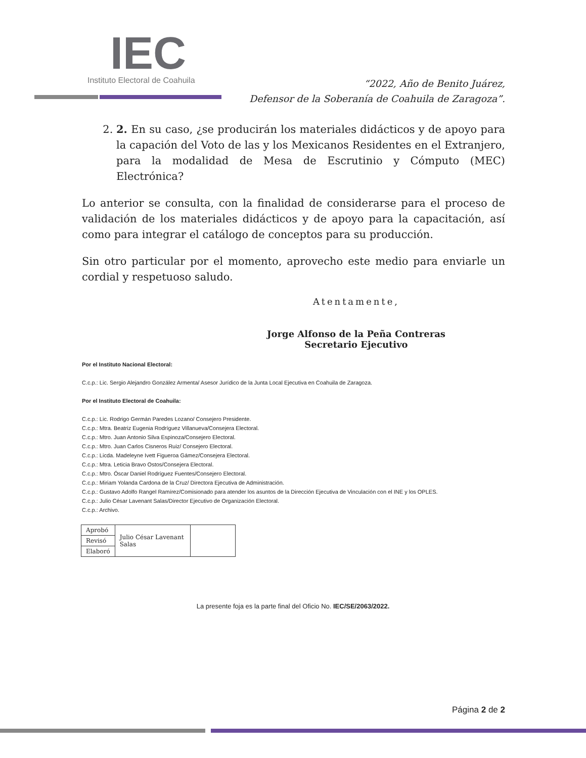IEC
Instituto Electoral de Coahuila
“2022, Año de Benito Juárez,
Defensor de la Soberanía de Coahuila de Zaragoza”.
2. 2. En su caso, ¿se producirán los materiales didácticos y de apoyo para la capación del Voto de las y los Mexicanos Residentes en el Extranjero, para la modalidad de Mesa de Escrutinio y Cómputo (MEC) Electrónica?
Lo anterior se consulta, con la finalidad de considerarse para el proceso de validación de los materiales didácticos y de apoyo para la capacitación, así como para integrar el catálogo de conceptos para su producción.
Sin otro particular por el momento, aprovecho este medio para enviarle un cordial y respetuoso saludo.
Atentamente,
Jorge Alfonso de la Peña Contreras
Secretario Ejecutivo
Por el Instituto Nacional Electoral:
C.c.p.: Lic. Sergio Alejandro González Armenta/ Asesor Jurídico de la Junta Local Ejecutiva en Coahuila de Zaragoza.
Por el Instituto Electoral de Coahuila:
C.c.p.: Lic. Rodrigo Germán Paredes Lozano/ Consejero Presidente.
C.c.p.: Mtra. Beatriz Eugenia Rodríguez Villanueva/Consejera Electoral.
C.c.p.: Mtro. Juan Antonio Silva Espinoza/Consejero Electoral.
C.c.p.: Mtro. Juan Carlos Cisneros Ruiz/ Consejero Electoral.
C.c.p.: Licda. Madeleyne Ivett Figueroa Gámez/Consejera Electoral.
C.c.p.: Mtra. Leticia Bravo Ostos/Consejera Electoral.
C.c.p.: Mtro. Óscar Daniel Rodríguez Fuentes/Consejero Electoral.
C.c.p.: Miriam Yolanda Cardona de la Cruz/ Directora Ejecutiva de Administración.
C.c.p.: Gustavo Adolfo Rangel Ramírez/Comisionado para atender los asuntos de la Dirección Ejecutiva de Vinculación con el INE y los OPLES.
C.c.p.: Julio César Lavenant Salas/Director Ejecutivo de Organización Electoral.
C.c.p.: Archivo.
| Aprobó | Julio César Lavenant Salas | |
| Revisó | | |
| Elaboró | | |
La presente foja es la parte final del Oficio No. IEC/SE/2063/2022.
Página 2 de 2